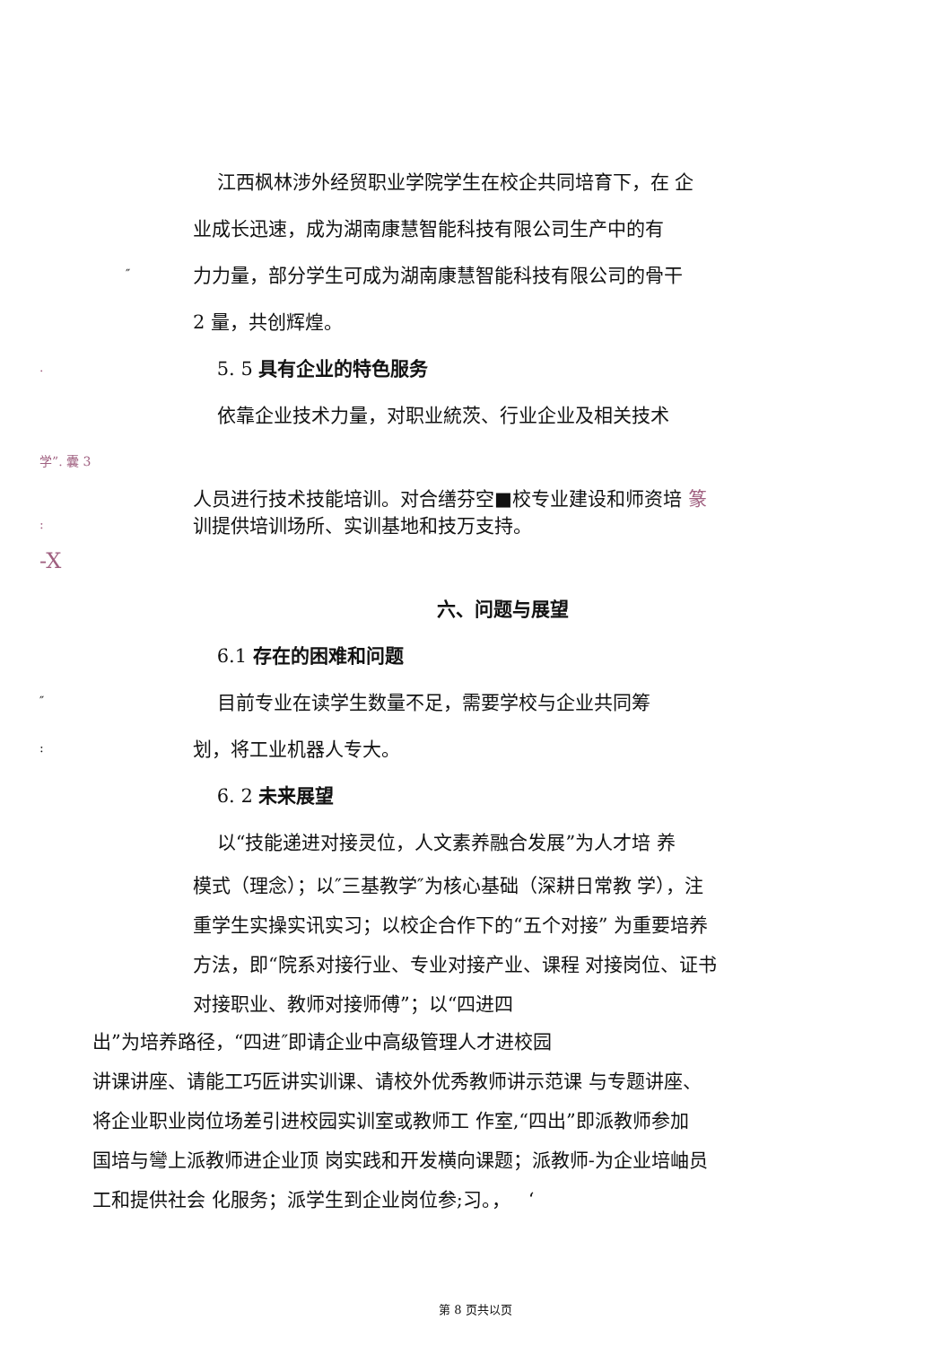江西枫林涉外经贸职业学院学生在校企共同培育下，在 企
业成长迅速，成为湖南康慧智能科技有限公司生产中的有
″
力力量，部分学生可成为湖南康慧智能科技有限公司的骨干
2 量，共创辉煌。
.
5. 5 具有企业的特色服务
依靠企业技术力量，对职业統茨、行业企业及相关技术
学”. 囊 3
人员进行技术技能培训。对合缮芬空■校专业建设和师资培 篆
:
训提供培训场所、实训基地和技万支持。
-X
六、问题与展望
6.1 存在的困难和问题
″
目前专业在读学生数量不足，需要学校与企业共同筹
:
划，将工业机器人专大。
6. 2 未来展望
以“技能递进对接灵位，人文素养融合发展”为人才培 养
模式（理念）；以″三基教学″为核心基础（深耕日常教 学），注
重学生实操实讯实习；以校企合作下的“五个对接” 为重要培养
方法，即“院系对接行业、专业对接产业、课程 对接岗位、证书
对接职业、教师对接师傅”；以“四进四
出”为培养路径，“四进″即请企业中高级管理人才进校园
讲课讲座、请能工巧匠讲实训课、请校外优秀教师讲示范课 与专题讲座、
将企业职业岗位场差引进校园实训室或教师工 作室,“四出”即派教师参加
国培与彎上派教师进企业顶 岗实践和开发横向课题；派教师-为企业培岫员
工和提供社会 化服务；派学生到企业岗位参;习。， ‘
第 8 页共以页